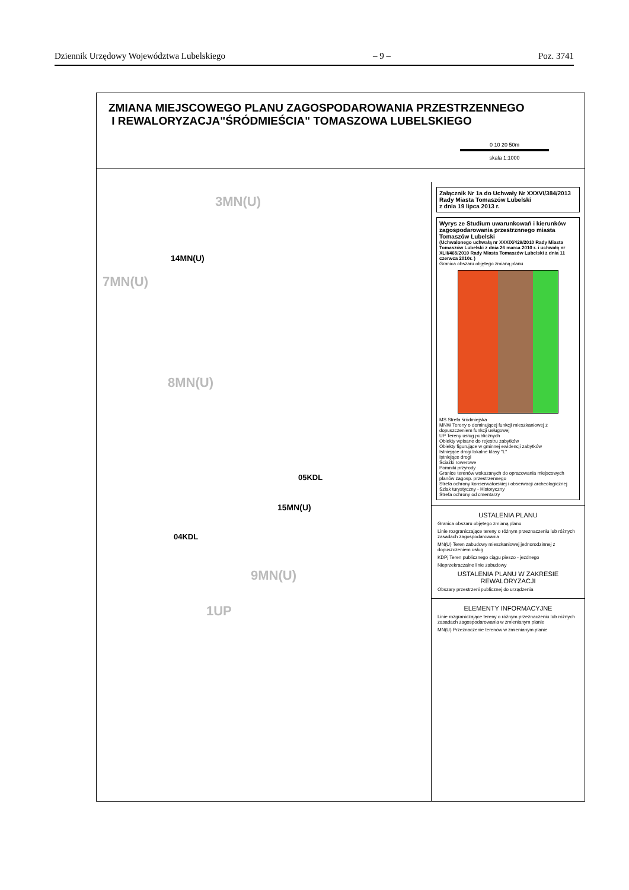Dziennik Urzędowy Województwa Lubelskiego – 9 – Poz. 3741
ZMIANA MIEJSCOWEGO PLANU ZAGOSPODAROWANIA PRZESTRZENNEGO
I REWALORYZACJA"ŚRÓDMIEŚCIA" TOMASZOWA LUBELSKIEGO
0 10 20 50m
skala 1:1000
3MN(U)
7MN(U)
8MN(U)
9MN(U)
1UP
14MN(U)
15MN(U)
05KDL
04KDL
Załącznik Nr 1a do Uchwały Nr XXXVI/384/2013
Rady Miasta Tomaszów Lubelski
z dnia 19 lipca 2013 r.
Wyrys ze Studium uwarunkowań i kierunków zagospodarowania przestrznnego miasta Tomaszów Lubelski
(Uchwalonego uchwałą nr XXXIX/429/2010 Rady Miasta Tomaszów Lubelski z dnia 26 marca 2010 r. i uchwałą nr XLII/465/2010 Rady Miasta Tomaszów Lubelski z dnia 11 czerwca 2010r. )
Granica obszaru objętego zmianą planu
MS Strefa śródmiejska
MNW Tereny o dominującej funkcji mieszkaniowej z dopuszczeniem funkcji usługowej
UP Tereny usług publicznych
Obiekty wpisane do rejestru zabytków
Obiekty figurujące w gminnej ewidencji zabytków
Istniejące drogi lokalne klasy "L"
Istniejące drogi
Ściażki rowerowe
Pomniki przyrody
Granice terenów wskazanych do opracowania miejscowych planów zagosp. przestrzennego
Strefa ochrony konserwatorskiej i obserwacji archeologicznej
Szlak turystyczny - Historyczny
Strefa ochrony od cmentarzy
USTALENIA PLANU
Granica obszaru objętego zmianą planu
Linie rozgraniczające tereny o różnym przeznaczeniu lub różnych zasadach zagospodarowania
MN(U) Teren zabudowy mieszkaniowej jednorodzinnej z dopuszczeniem usług
KDPj Teren publicznego ciągu pieszo - jezdnego
Nieprzekraczalne linie zabudowy
USTALENIA PLANU W ZAKRESIE REWALORYZACJI
Obszary przestrzeni publicznej do urządzenia
ELEMENTY INFORMACYJNE
Linie rozgraniczające tereny o różnym przeznaczeniu lub różnych zasadach zagospodarowania w zmienianym planie
MN(U) Przeznaczenie terenów w zmienianym planie